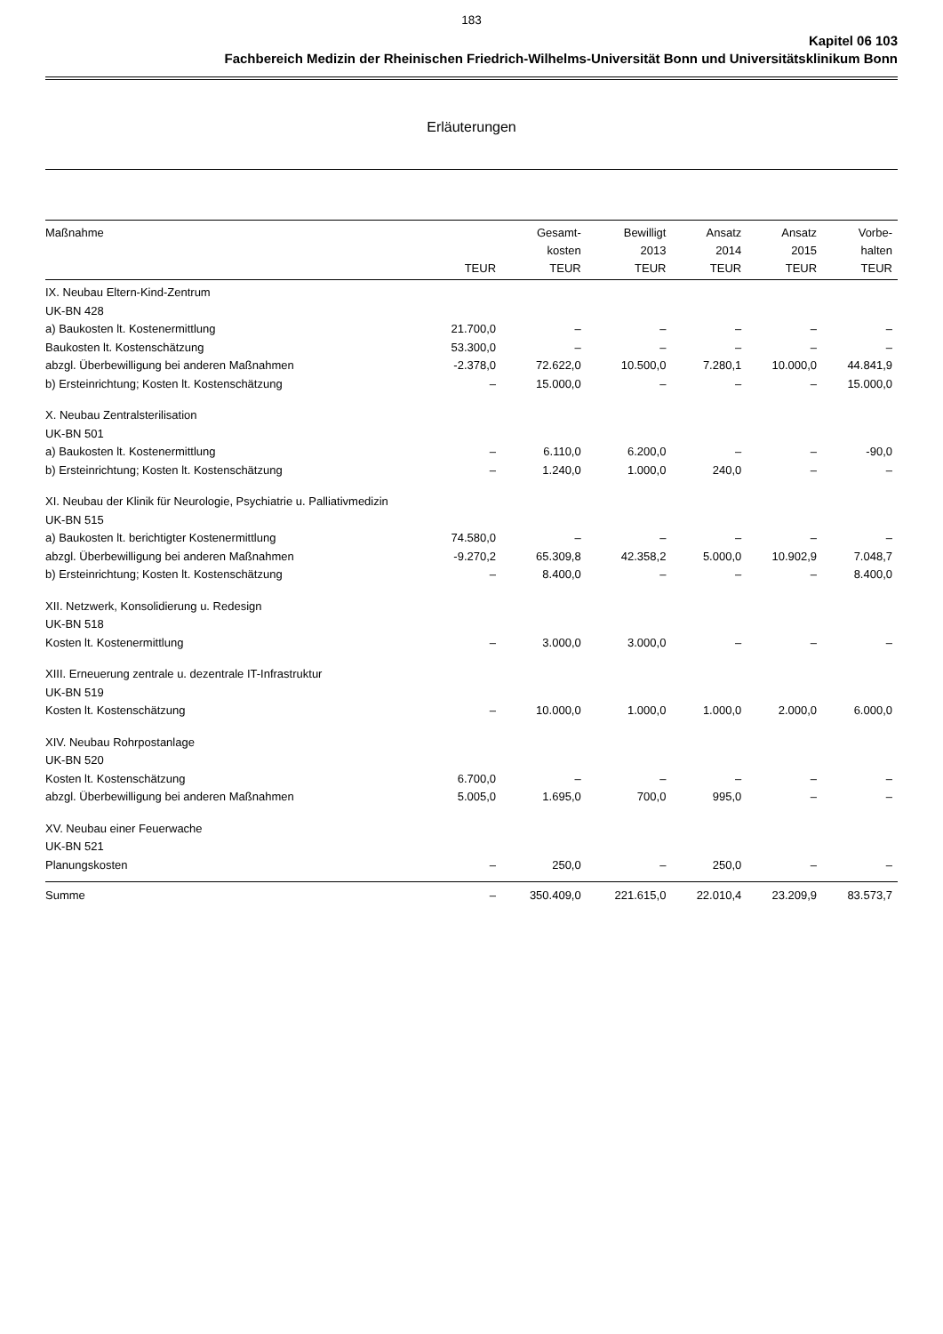183
Kapitel 06 103
Fachbereich Medizin der Rheinischen Friedrich-Wilhelms-Universität Bonn und Universitätsklinikum Bonn
Erläuterungen
| Maßnahme | TEUR | Gesamt- kosten TEUR | Bewilligt 2013 TEUR | Ansatz 2014 TEUR | Ansatz 2015 TEUR | Vorbe- halten TEUR |
| --- | --- | --- | --- | --- | --- | --- |
| IX. Neubau Eltern-Kind-Zentrum | | | | | | |
| UK-BN 428 | | | | | | |
| a) Baukosten lt. Kostenermittlung | 21.700,0 | – | – | – | – | – |
| Baukosten lt. Kostenschätzung | 53.300,0 | – | – | – | – | – |
| abzgl. Überbewilligung bei anderen Maßnahmen | -2.378,0 | 72.622,0 | 10.500,0 | 7.280,1 | 10.000,0 | 44.841,9 |
| b) Ersteinrichtung; Kosten lt. Kostenschätzung | – | 15.000,0 | – | – | – | 15.000,0 |
| X. Neubau Zentralsterilisation | | | | | | |
| UK-BN 501 | | | | | | |
| a) Baukosten lt. Kostenermittlung | – | 6.110,0 | 6.200,0 | – | – | -90,0 |
| b) Ersteinrichtung; Kosten lt. Kostenschätzung | – | 1.240,0 | 1.000,0 | 240,0 | – | – |
| XI. Neubau der Klinik für Neurologie, Psychiatrie u. Palliativmedizin | | | | | | |
| UK-BN 515 | | | | | | |
| a) Baukosten lt. berichtigter Kostenermittlung | 74.580,0 | – | – | – | – | – |
| abzgl. Überbewilligung bei anderen Maßnahmen | -9.270,2 | 65.309,8 | 42.358,2 | 5.000,0 | 10.902,9 | 7.048,7 |
| b) Ersteinrichtung; Kosten lt. Kostenschätzung | – | 8.400,0 | – | – | – | 8.400,0 |
| XII. Netzwerk, Konsolidierung u. Redesign | | | | | | |
| UK-BN 518 | | | | | | |
| Kosten lt. Kostenermittlung | – | 3.000,0 | 3.000,0 | – | – | – |
| XIII. Erneuerung zentrale u. dezentrale IT-Infrastruktur | | | | | | |
| UK-BN 519 | | | | | | |
| Kosten lt. Kostenschätzung | – | 10.000,0 | 1.000,0 | 1.000,0 | 2.000,0 | 6.000,0 |
| XIV. Neubau Rohrpostanlage | | | | | | |
| UK-BN 520 | | | | | | |
| Kosten lt. Kostenschätzung | 6.700,0 | – | – | – | – | – |
| abzgl. Überbewilligung bei anderen Maßnahmen | 5.005,0 | 1.695,0 | 700,0 | 995,0 | – | – |
| XV. Neubau einer Feuerwache | | | | | | |
| UK-BN 521 | | | | | | |
| Planungskosten | – | 250,0 | – | 250,0 | – | – |
| Summe | – | 350.409,0 | 221.615,0 | 22.010,4 | 23.209,9 | 83.573,7 |